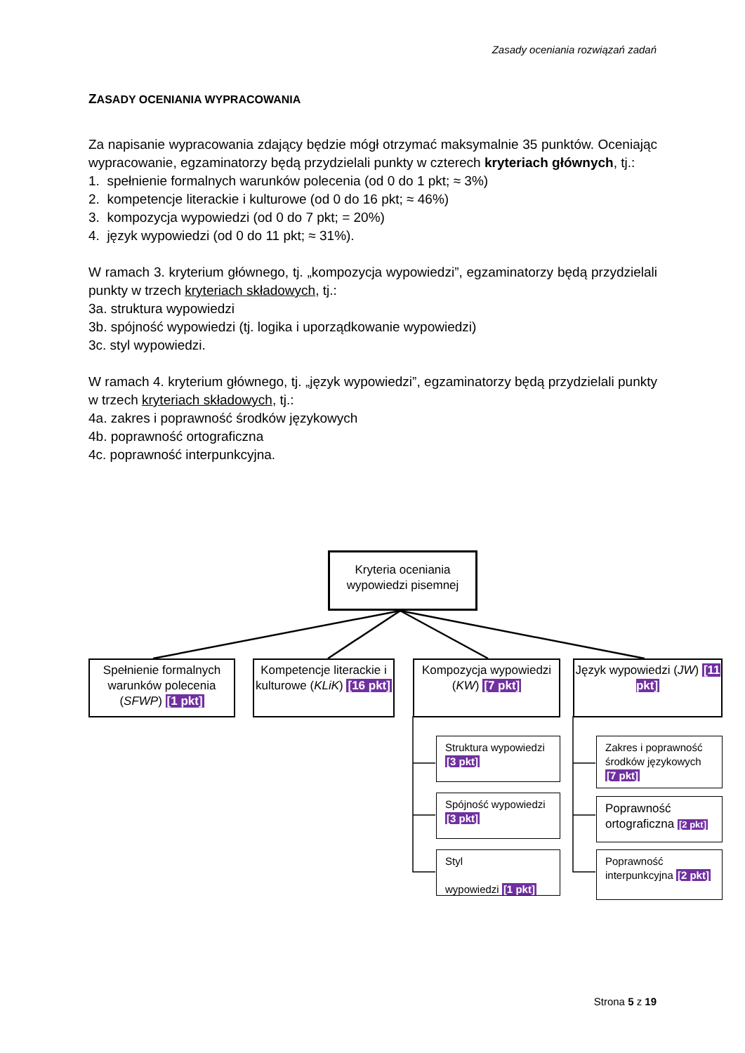Zasady oceniania rozwiązań zadań
ZASADY OCENIANIA WYPRACOWANIA
Za napisanie wypracowania zdający będzie mógł otrzymać maksymalnie 35 punktów. Oceniając wypracowanie, egzaminatorzy będą przydzielali punkty w czterech kryteriach głównych, tj.:
1. spełnienie formalnych warunków polecenia (od 0 do 1 pkt; ≈ 3%)
2. kompetencje literackie i kulturowe (od 0 do 16 pkt; ≈ 46%)
3. kompozycja wypowiedzi (od 0 do 7 pkt; = 20%)
4. język wypowiedzi (od 0 do 11 pkt; ≈ 31%).
W ramach 3. kryterium głównego, tj. „kompozycja wypowiedzi”, egzaminatorzy będą przydzielali punkty w trzech kryteriach składowych, tj.:
3a. struktura wypowiedzi
3b. spójność wypowiedzi (tj. logika i uporządkowanie wypowiedzi)
3c. styl wypowiedzi.
W ramach 4. kryterium głównego, tj. „język wypowiedzi”, egzaminatorzy będą przydzielali punkty w trzech kryteriach składowych, tj.:
4a. zakres i poprawność środków językowych
4b. poprawność ortograficzna
4c. poprawność interpunkcyjna.
Kryteria oceniania wypowiedzi pisemnej
Spełnienie formalnych warunków polecenia (SFWP) [1 pkt]
Kompetencje literackie i kulturowe (KLiK) [16 pkt]
Kompozycja wypowiedzi (KW) [7 pkt]
Język wypowiedzi (JW) [11 pkt]
Struktura wypowiedzi [3 pkt]
Spójność wypowiedzi [3 pkt]
Styl
wypowiedzi [1 pkt]
Zakres i poprawność środków językowych [7 pkt]
Poprawność ortograficzna [2 pkt]
Poprawność interpunkcyjna [2 pkt]
Strona 5 z 19